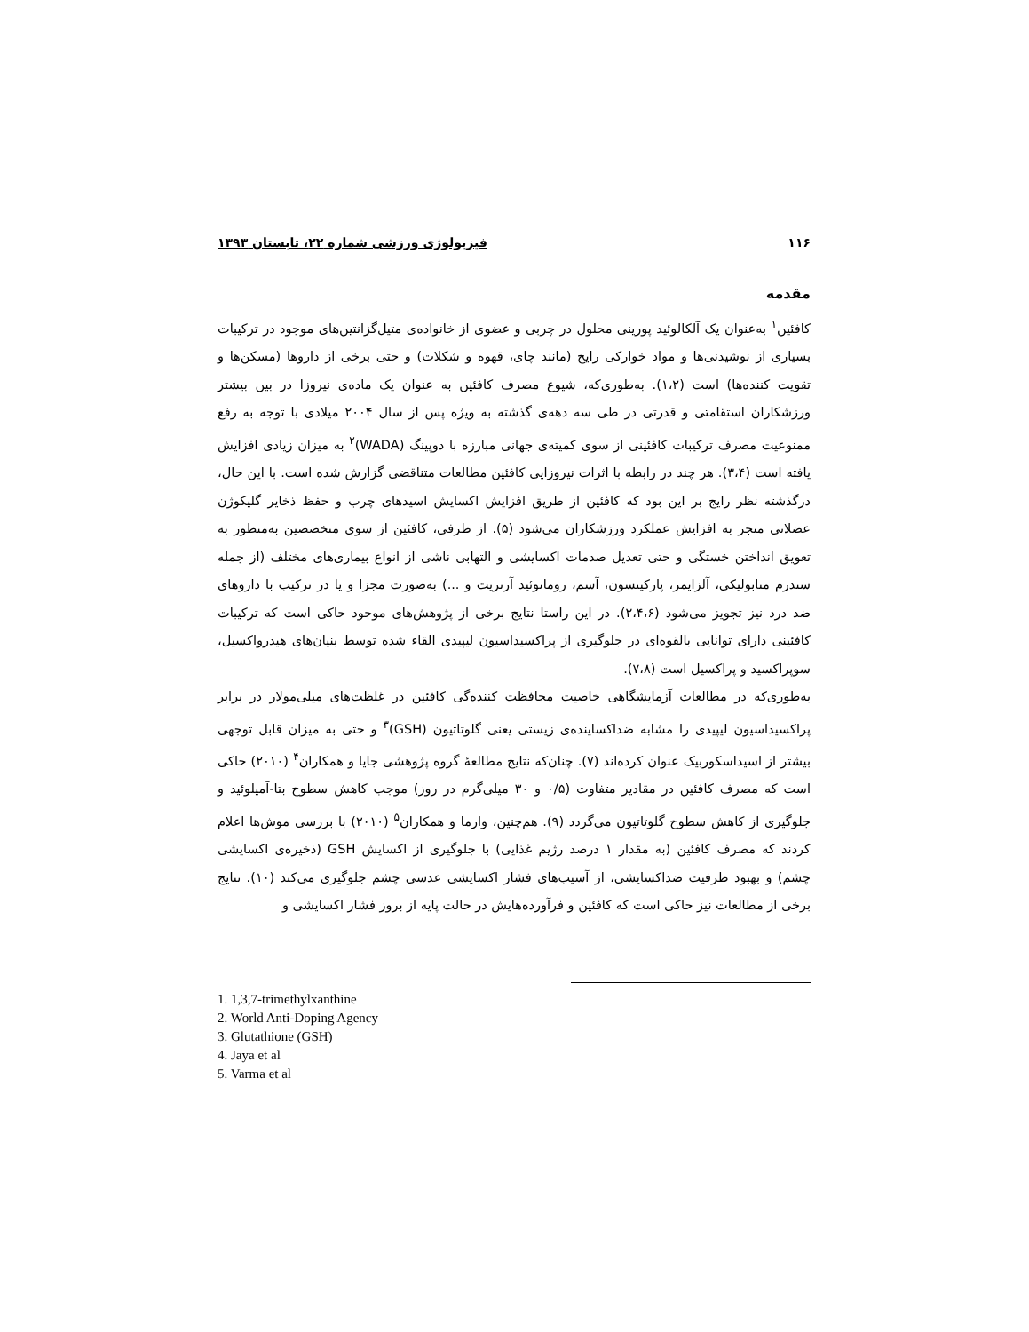۱۱۶ فیزیولوژی ورزشی شماره ۲۲، تابستان ۱۳۹۳
مقدمه
کافئین<sup>۱</sup> به‌عنوان یک آلکالوئید پورینی محلول در چربی و عضوی از خانواده‌ی متیل‌گزانتین‌های موجود در ترکیبات بسیاری از نوشیدنی‌ها و مواد خوارکی رایج (مانند چای، قهوه و شکلات) و حتی برخی از داروها (مسکن‌ها و تقویت کننده‌ها) است (۱،۲). به‌طوری‌که، شیوع مصرف کافئین به عنوان یک ماده‌ی نیروزا در بین بیشتر ورزشکاران استقامتی و قدرتی در طی سه دهه‌ی گذشته به ویژه پس از سال ۲۰۰۴ میلادی با توجه به رفع ممنوعیت مصرف ترکیبات کافئینی از سوی کمیته‌ی جهانی مبارزه با دوپینگ (WADA)<sup>۲</sup> به میزان زیادی افزایش یافته است (۳،۴). هر چند در رابطه با اثرات نیروزایی کافئین مطالعات متناقضی گزارش شده است. با این حال، درگذشته نظر رایج بر این بود که کافئین از طریق افزایش اکسایش اسیدهای چرب و حفظ ذخایر گلیکوژن عضلانی منجر به افزایش عملکرد ورزشکاران می‌شود (۵). از طرفی، کافئین از سوی متخصصین به‌منظور به تعویق انداختن خستگی و حتی تعدیل صدمات اکسایشی و التهابی ناشی از انواع بیماری‌های مختلف (از جمله سندرم متابولیکی، آلزایمر، پارکینسون، آسم، روماتوئید آرتریت و ...) به‌صورت مجزا و یا در ترکیب با داروهای ضد درد نیز تجویز می‌شود (۲،۴،۶). در این راستا نتایج برخی از پژوهش‌های موجود حاکی است که ترکیبات کافئینی دارای توانایی بالقوه‌ای در جلوگیری از پراکسیداسیون لیپیدی القاء شده توسط بنیان‌های هیدرواکسیل، سوپراکسید و پراکسیل است (۷،۸).
به‌طوری‌که در مطالعات آزمایشگاهی خاصیت محافظت کننده‌گی کافئین در غلظت‌های میلی‌مولار در برابر پراکسیداسیون لیپیدی را مشابه ضداکساینده‌ی زیستی یعنی گلوتاتیون (GSH)<sup>۳</sup> و حتی به میزان قابل توجهی بیشتر از اسیداسکوربیک عنوان کرده‌اند (۷). چنان‌که نتایج مطالعۀ گروه پژوهشی جایا و همکاران<sup>۴</sup> (۲۰۱۰) حاکی است که مصرف کافئین در مقادیر متفاوت (۰/۵ و ۳۰ میلی‌گرم در روز) موجب کاهش سطوح بتا-آمیلوئید و جلوگیری از کاهش سطوح گلوتاتیون می‌گردد (۹). هم‌چنین، وارما و همکاران<sup>۵</sup> (۲۰۱۰) با بررسی موش‌ها اعلام کردند که مصرف کافئین (به مقدار ۱ درصد رژیم غذایی) با جلوگیری از اکسایش GSH (ذخیره‌ی اکسایشی چشم) و بهبود ظرفیت ضداکسایشی، از آسیب‌های فشار اکسایشی عدسی چشم جلوگیری می‌کند (۱۰). نتایج برخی از مطالعات نیز حاکی است که کافئین و فرآورده‌هایش در حالت پایه از بروز فشار اکسایشی و
1. 1,3,7-trimethylxanthine
2. World Anti-Doping Agency
3. Glutathione (GSH)
4. Jaya et al
5. Varma et al